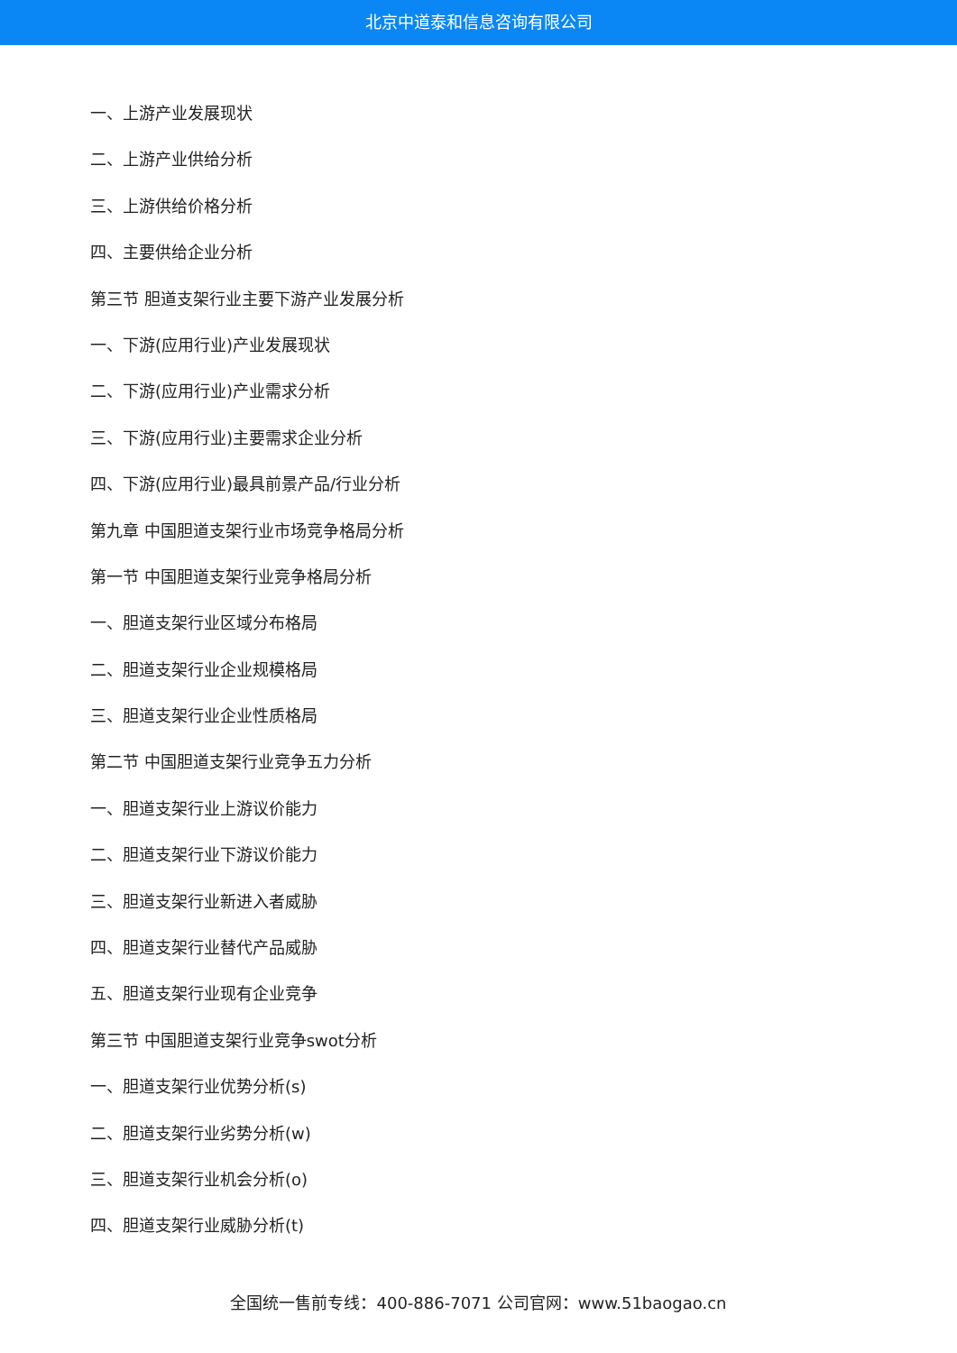北京中道泰和信息咨询有限公司
一、上游产业发展现状
二、上游产业供给分析
三、上游供给价格分析
四、主要供给企业分析
第三节 胆道支架行业主要下游产业发展分析
一、下游(应用行业)产业发展现状
二、下游(应用行业)产业需求分析
三、下游(应用行业)主要需求企业分析
四、下游(应用行业)最具前景产品/行业分析
第九章 中国胆道支架行业市场竞争格局分析
第一节 中国胆道支架行业竞争格局分析
一、胆道支架行业区域分布格局
二、胆道支架行业企业规模格局
三、胆道支架行业企业性质格局
第二节 中国胆道支架行业竞争五力分析
一、胆道支架行业上游议价能力
二、胆道支架行业下游议价能力
三、胆道支架行业新进入者威胁
四、胆道支架行业替代产品威胁
五、胆道支架行业现有企业竞争
第三节 中国胆道支架行业竞争swot分析
一、胆道支架行业优势分析(s)
二、胆道支架行业劣势分析(w)
三、胆道支架行业机会分析(o)
四、胆道支架行业威胁分析(t)
全国统一售前专线：400-886-7071 公司官网：www.51baogao.cn